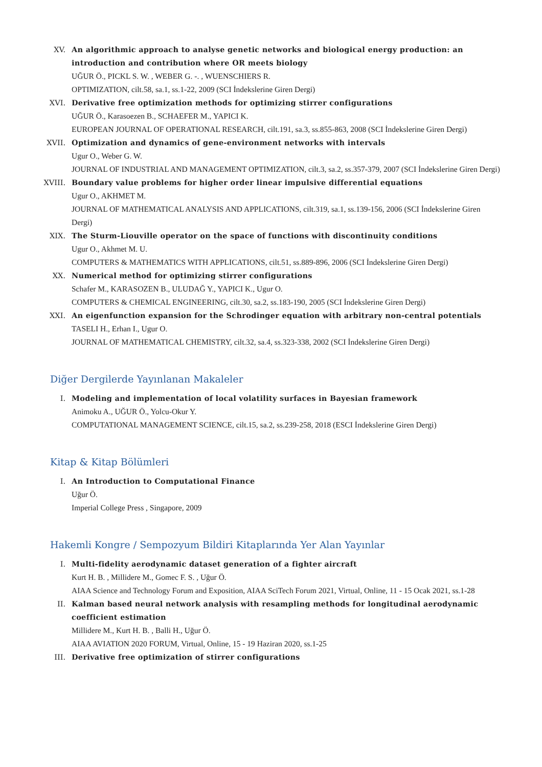XV. An algorithmic approach to analyse genetic networks and biological energy production: an introduction and contribution where OR meets biology
UĞUR Ö., PICKL S. W. , WEBER G. -. , WUENSCHIERS R.
OPTIMIZATION, cilt.58, sa.1, ss.1-22, 2009 (SCI İndekslerine Giren Dergi)
XVI. Derivative free optimization methods for optimizing stirrer configurations
UĞUR Ö., Karasoezen B., SCHAEFER M., YAPICI K.
EUROPEAN JOURNAL OF OPERATIONAL RESEARCH, cilt.191, sa.3, ss.855-863, 2008 (SCI İndekslerine Giren Dergi)
XVII. Optimization and dynamics of gene-environment networks with intervals
Ugur O., Weber G. W.
JOURNAL OF INDUSTRIAL AND MANAGEMENT OPTIMIZATION, cilt.3, sa.2, ss.357-379, 2007 (SCI İndekslerine Giren Dergi)
XVIII.
Boundary value problems for higher order linear impulsive differential equations
Ugur O., AKHMET M.
JOURNAL OF MATHEMATICAL ANALYSIS AND APPLICATIONS, cilt.319, sa.1, ss.139-156, 2006 (SCI İndekslerine Giren Dergi)
XIX. The Sturm-Liouville operator on the space of functions with discontinuity conditions
Ugur O., Akhmet M. U.
COMPUTERS & MATHEMATICS WITH APPLICATIONS, cilt.51, ss.889-896, 2006 (SCI İndekslerine Giren Dergi)
XX. Numerical method for optimizing stirrer configurations
Schafer M., KARASOZEN B., ULUDAĞ Y., YAPICI K., Ugur O.
COMPUTERS & CHEMICAL ENGINEERING, cilt.30, sa.2, ss.183-190, 2005 (SCI İndekslerine Giren Dergi)
XXI. An eigenfunction expansion for the Schrodinger equation with arbitrary non-central potentials
TASELI H., Erhan I., Ugur O.
JOURNAL OF MATHEMATICAL CHEMISTRY, cilt.32, sa.4, ss.323-338, 2002 (SCI İndekslerine Giren Dergi)
Diğer Dergilerde Yayınlanan Makaleler
I. Modeling and implementation of local volatility surfaces in Bayesian framework
Animoku A., UĞUR Ö., Yolcu-Okur Y.
COMPUTATIONAL MANAGEMENT SCIENCE, cilt.15, sa.2, ss.239-258, 2018 (ESCI İndekslerine Giren Dergi)
Kitap & Kitap Bölümleri
I. An Introduction to Computational Finance
Uğur Ö.
Imperial College Press , Singapore, 2009
Hakemli Kongre / Sempozyum Bildiri Kitaplarında Yer Alan Yayınlar
I. Multi-fidelity aerodynamic dataset generation of a fighter aircraft
Kurt H. B. , Millidere M., Gomec F. S. , Uğur Ö.
AIAA Science and Technology Forum and Exposition, AIAA SciTech Forum 2021, Virtual, Online, 11 - 15 Ocak 2021, ss.1-28
II. Kalman based neural network analysis with resampling methods for longitudinal aerodynamic coefficient estimation
Millidere M., Kurt H. B. , Balli H., Uğur Ö.
AIAA AVIATION 2020 FORUM, Virtual, Online, 15 - 19 Haziran 2020, ss.1-25
III. Derivative free optimization of stirrer configurations